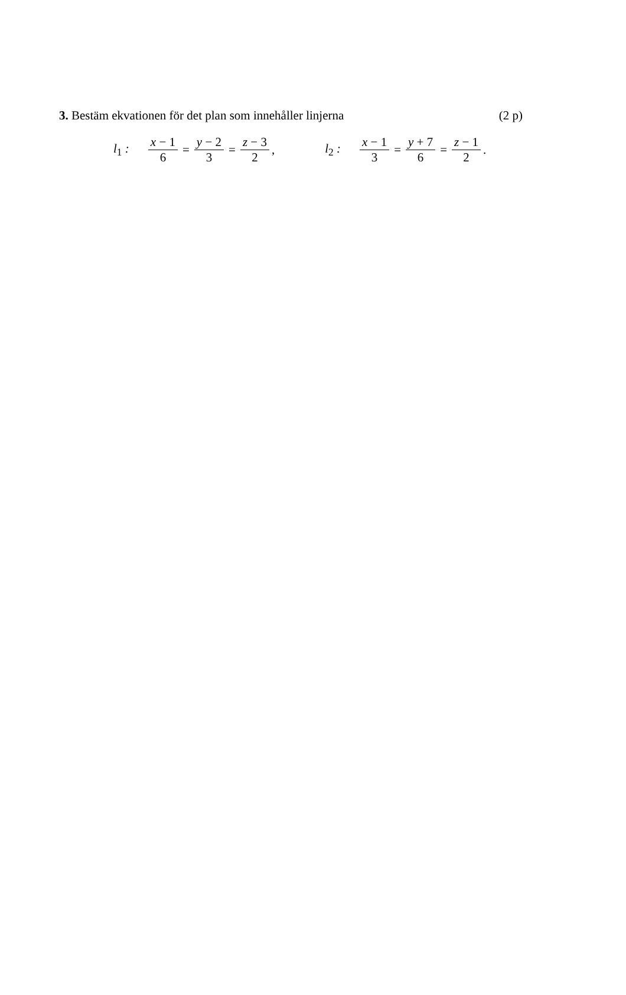3. Bestäm ekvationen för det plan som innehåller linjerna (2 p)
l<sub>1</sub> : x − 1 6 = y − 2 3 = z − 3 2,
l<sub>2</sub> : x − 1 3 = y + 7 6 = z − 1 2.